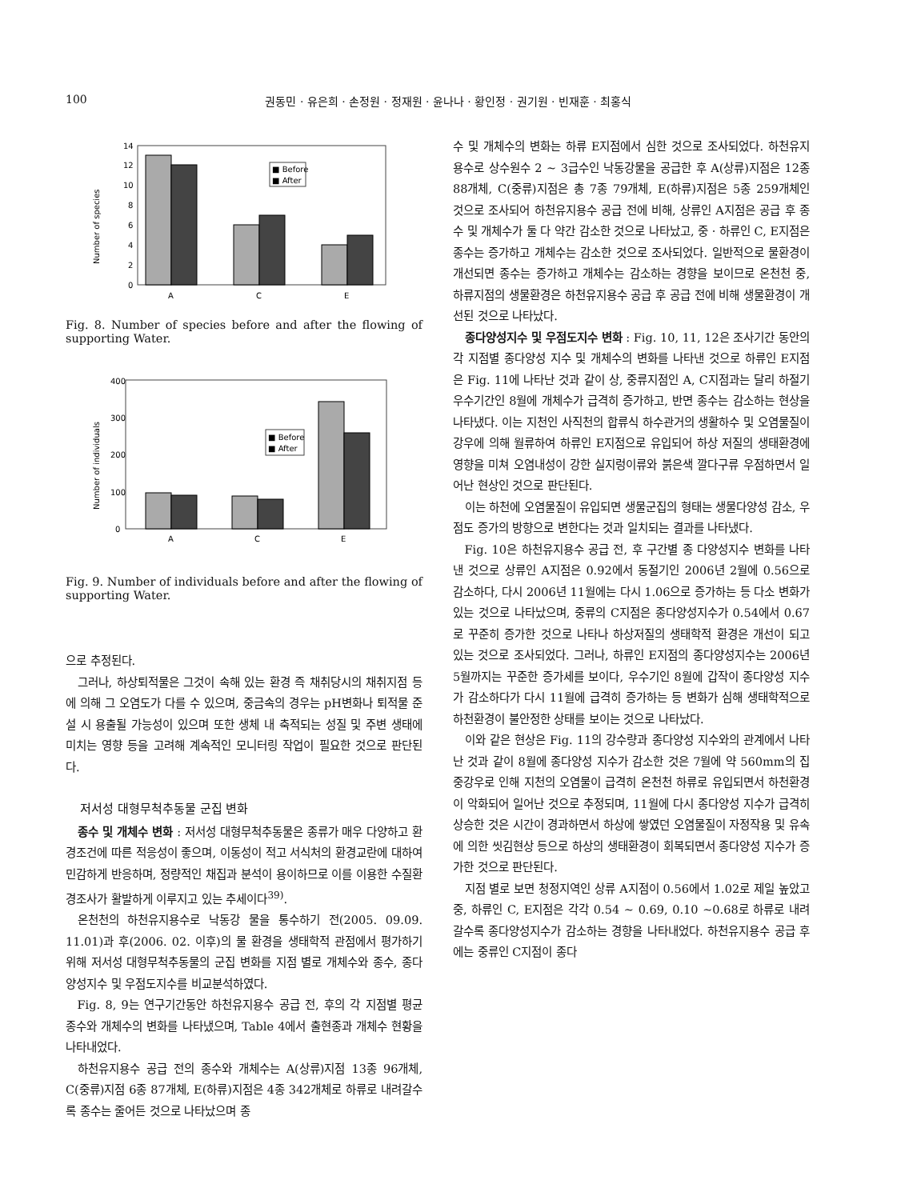100 권동민 · 유은희 · 손정원 · 정재원 · 윤나나 · 황인정 · 권기원 · 빈재훈 · 최홍식
0
2
4
6
8
10
12
14
Number of species
■ Before
■ After
A
C
E
Fig. 8. Number of species before and after the flowing of supporting Water.
0
100
200
300
400
Number of individuals
■ Before
■ After
A
C
E
Fig. 9. Number of individuals before and after the flowing of supporting Water.
으로 추정된다.
그러나, 하상퇴적물은 그것이 속해 있는 환경 즉 채취당시의 채취지점 등에 의해 그 오염도가 다를 수 있으며, 중금속의 경우는 pH변화나 퇴적물 준설 시 용출될 가능성이 있으며 또한 생체 내 축적되는 성질 및 주변 생태에 미치는 영향 등을 고려해 계속적인 모니터링 작업이 필요한 것으로 판단된다.
저서성 대형무척추동물 군집 변화
종수 및 개체수 변화 : 저서성 대형무척추동물은 종류가 매우 다양하고 환경조건에 따른 적응성이 좋으며, 이동성이 적고 서식처의 환경교란에 대하여 민감하게 반응하며, 정량적인 채집과 분석이 용이하므로 이를 이용한 수질환경조사가 활발하게 이루지고 있는 추세이다<sup>39)</sup>.
온천천의 하천유지용수로 낙동강 물을 통수하기 전(2005. 09.09. 11.01)과 후(2006. 02. 이후)의 물 환경을 생태학적 관점에서 평가하기 위해 저서성 대형무척추동물의 군집 변화를 지점 별로 개체수와 종수, 종다양성지수 및 우점도지수를 비교분석하였다.
Fig. 8, 9는 연구기간동안 하천유지용수 공급 전, 후의 각 지점별 평균 종수와 개체수의 변화를 나타냈으며, Table 4에서 출현종과 개체수 현황을 나타내었다.
하천유지용수 공급 전의 종수와 개체수는 A(상류)지점 13종 96개체, C(중류)지점 6종 87개체, E(하류)지점은 4종 342개체로 하류로 내려갈수록 종수는 줄어든 것으로 나타났으며 종
수 및 개체수의 변화는 하류 E지점에서 심한 것으로 조사되었다. 하천유지용수로 상수원수 2 ~ 3급수인 낙동강물을 공급한 후 A(상류)지점은 12종 88개체, C(중류)지점은 총 7종 79개체, E(하류)지점은 5종 259개체인 것으로 조사되어 하천유지용수 공급 전에 비해, 상류인 A지점은 공급 후 종수 및 개체수가 둘 다 약간 감소한 것으로 나타났고, 중 · 하류인 C, E지점은 종수는 증가하고 개체수는 감소한 것으로 조사되었다. 일반적으로 물환경이 개선되면 종수는 증가하고 개체수는 감소하는 경향을 보이므로 온천천 중, 하류지점의 생물환경은 하천유지용수 공급 후 공급 전에 비해 생물환경이 개선된 것으로 나타났다.
종다양성지수 및 우점도지수 변화 : Fig. 10, 11, 12은 조사기간 동안의 각 지점별 종다양성 지수 및 개체수의 변화를 나타낸 것으로 하류인 E지점은 Fig. 11에 나타난 것과 같이 상, 중류지점인 A, C지점과는 달리 하절기 우수기간인 8월에 개체수가 급격히 증가하고, 반면 종수는 감소하는 현상을 나타냈다. 이는 지천인 사직천의 합류식 하수관거의 생활하수 및 오염물질이 강우에 의해 월류하여 하류인 E지점으로 유입되어 하상 저질의 생태환경에 영향을 미쳐 오염내성이 강한 실지렁이류와 붉은색 깔다구류 우점하면서 일어난 현상인 것으로 판단된다.
이는 하천에 오염물질이 유입되면 생물군집의 형태는 생물다양성 감소, 우점도 증가의 방향으로 변한다는 것과 일치되는 결과를 나타냈다.
Fig. 10은 하천유지용수 공급 전, 후 구간별 종 다양성지수 변화를 나타낸 것으로 상류인 A지점은 0.92에서 동절기인 2006년 2월에 0.56으로 감소하다, 다시 2006년 11월에는 다시 1.06으로 증가하는 등 다소 변화가 있는 것으로 나타났으며, 중류의 C지점은 종다양성지수가 0.54에서 0.67로 꾸준히 증가한 것으로 나타나 하상저질의 생태학적 환경은 개선이 되고 있는 것으로 조사되었다. 그러나, 하류인 E지점의 종다양성지수는 2006년 5월까지는 꾸준한 증가세를 보이다, 우수기인 8월에 갑작이 종다양성 지수가 감소하다가 다시 11월에 급격히 증가하는 등 변화가 심해 생태학적으로 하천환경이 불안정한 상태를 보이는 것으로 나타났다.
이와 같은 현상은 Fig. 11의 강수량과 종다양성 지수와의 관계에서 나타난 것과 같이 8월에 종다양성 지수가 감소한 것은 7월에 약 560mm의 집중강우로 인해 지천의 오염물이 급격히 온천천 하류로 유입되면서 하천환경이 악화되어 일어난 것으로 추정되며, 11월에 다시 종다양성 지수가 급격히 상승한 것은 시간이 경과하면서 하상에 쌓였던 오염물질이 자정작용 및 유속에 의한 씻김현상 등으로 하상의 생태환경이 회복되면서 종다양성 지수가 증가한 것으로 판단된다.
지점 별로 보면 청정지역인 상류 A지점이 0.56에서 1.02로 제일 높았고 중, 하류인 C, E지점은 각각 0.54 ~ 0.69, 0.10 ~0.68로 하류로 내려갈수록 종다양성지수가 감소하는 경향을 나타내었다. 하천유지용수 공급 후에는 중류인 C지점이 종다